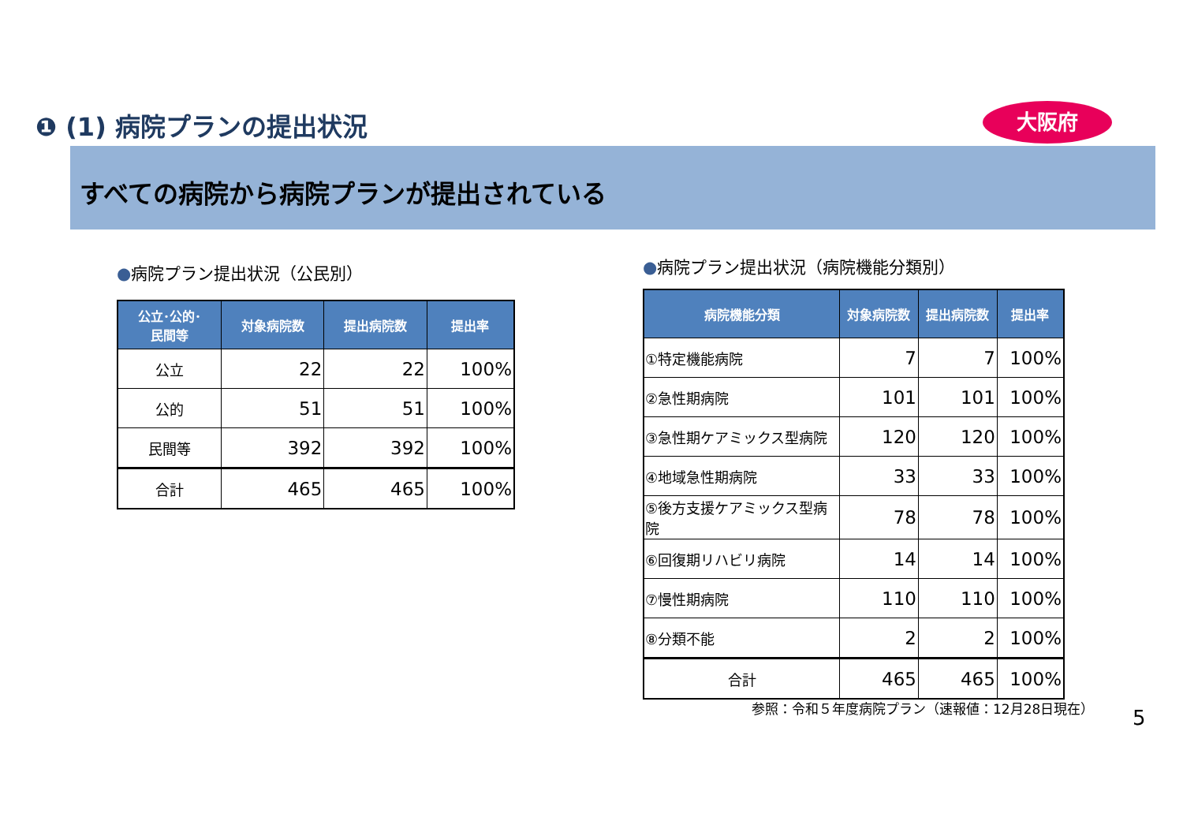❶ (1) 病院プランの提出状況 大阪府
すべての病院から病院プランが提出されている
●病院プラン提出状況（公民別）
| 公立･公的･ 民間等 | 対象病院数 | 提出病院数 | 提出率 |
| --- | --- | --- | --- |
| 公立 | 22 | 22 | 100% |
| 公的 | 51 | 51 | 100% |
| 民間等 | 392 | 392 | 100% |
| 合計 | 465 | 465 | 100% |
●病院プラン提出状況（病院機能分類別）
| 病院機能分類 | 対象病院数 | 提出病院数 | 提出率 |
| --- | --- | --- | --- |
| ①特定機能病院 | 7 | 7 | 100% |
| ②急性期病院 | 101 | 101 | 100% |
| ③急性期ケアミックス型病院 | 120 | 120 | 100% |
| ④地域急性期病院 | 33 | 33 | 100% |
| ⑤後方支援ケアミックス型病院 | 78 | 78 | 100% |
| ⑥回復期リハビリ病院 | 14 | 14 | 100% |
| ⑦慢性期病院 | 110 | 110 | 100% |
| ⑧分類不能 | 2 | 2 | 100% |
| 合計 | 465 | 465 | 100% |
参照：令和５年度病院プラン（速報値：12月28日現在）
5